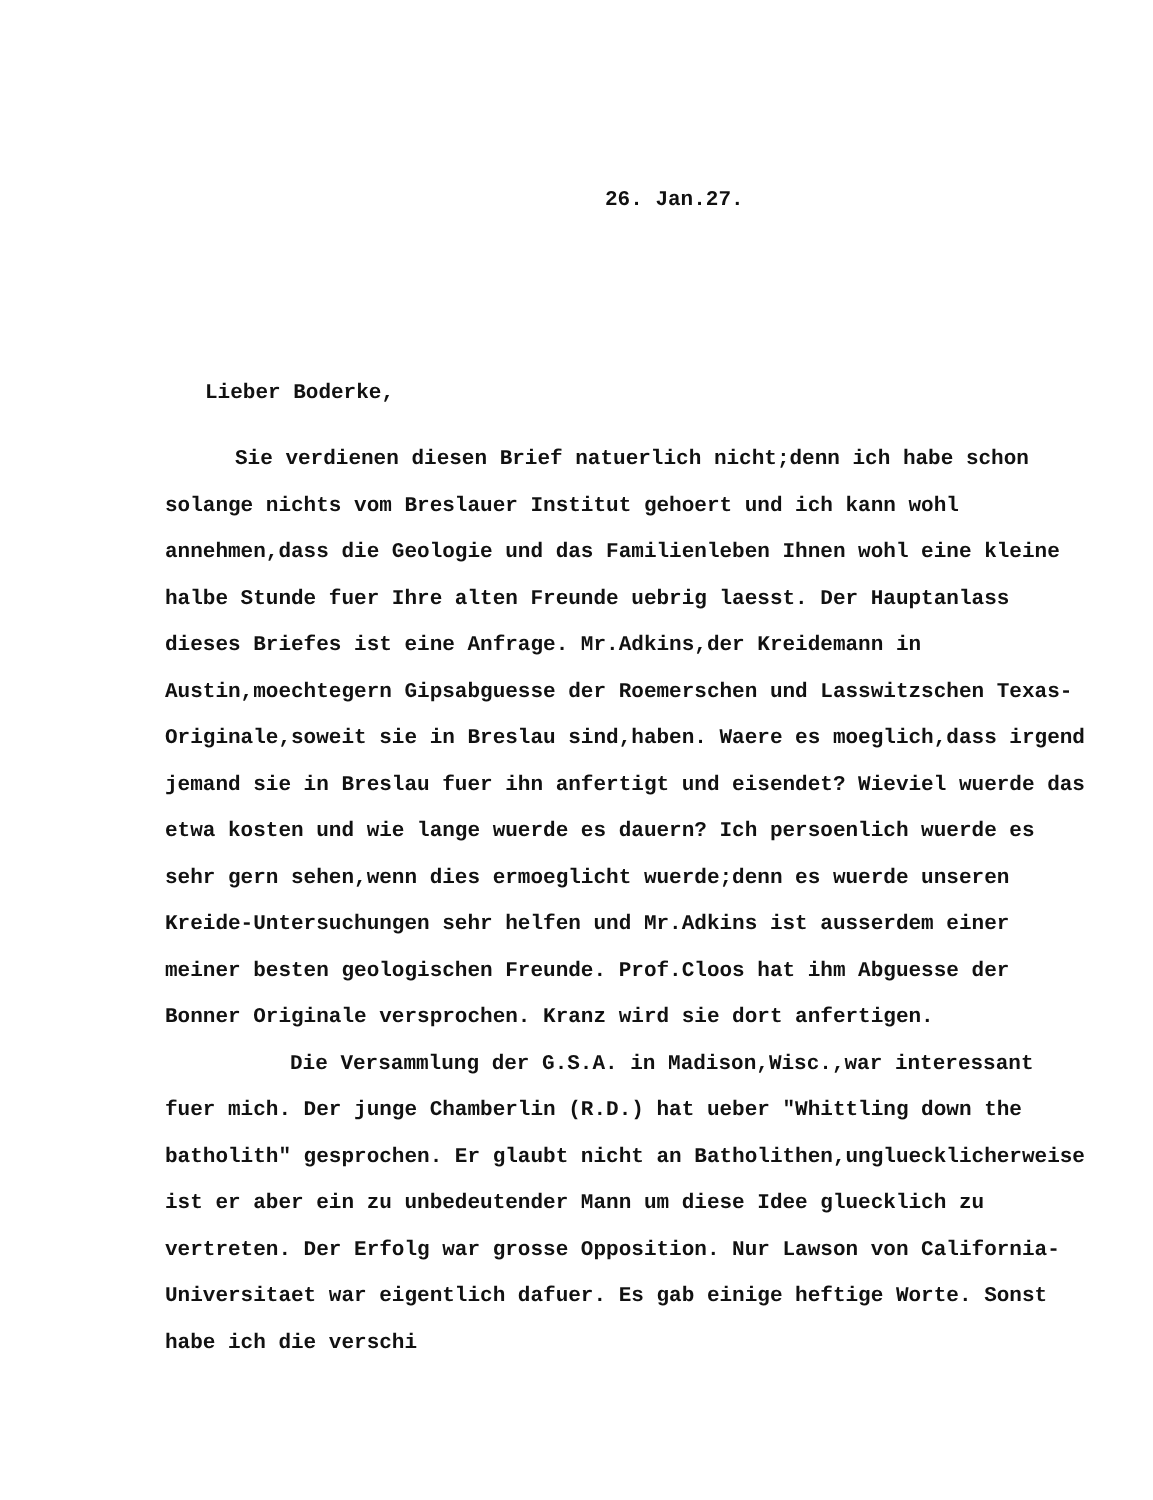26. Jan.27.
Lieber Boderke,
Sie verdienen diesen Brief natuerlich nicht;denn ich habe schon solange nichts vom Breslauer Institut gehoert und ich kann wohl annehmen,dass die Geologie und das Familienleben Ihnen wohl eine kleine halbe Stunde fuer Ihre alten Freunde uebrig laesst. Der Hauptanlass dieses Briefes ist eine Anfrage. Mr.Adkins,der Kreidemann in Austin,moechtegern Gipsabguesse der Roemerschen und Lasswitzschen Texas-Originale,soweit sie in Breslau sind,haben. Waere es moeglich,dass irgend jemand sie in Breslau fuer ihn anfertigt und eisendet? Wieviel wuerde das etwa kosten und wie lange wuerde es dauern? Ich persoenlich wuerde es sehr gern sehen,wenn dies ermoeglicht wuerde;denn es wuerde unseren Kreide-Untersuchungen sehr helfen und Mr.Adkins ist ausserdem einer meiner besten geologischen Freunde. Prof.Cloos hat ihm Abguesse der Bonner Originale versprochen. Kranz wird sie dort anfertigen.
Die Versammlung der G.S.A. in Madison,Wisc.,war interessant fuer mich. Der junge Chamberlin (R.D.) hat ueber "Whittling down the batholith" gesprochen. Er glaubt nicht an Batholithen,ungluecklicherweise ist er aber ein zu unbedeutender Mann um diese Idee gluecklich zu vertreten. Der Erfolg war grosse Opposition. Nur Lawson von California-Universitaet war eigentlich dafuer. Es gab einige heftige Worte. Sonst habe ich die verschi